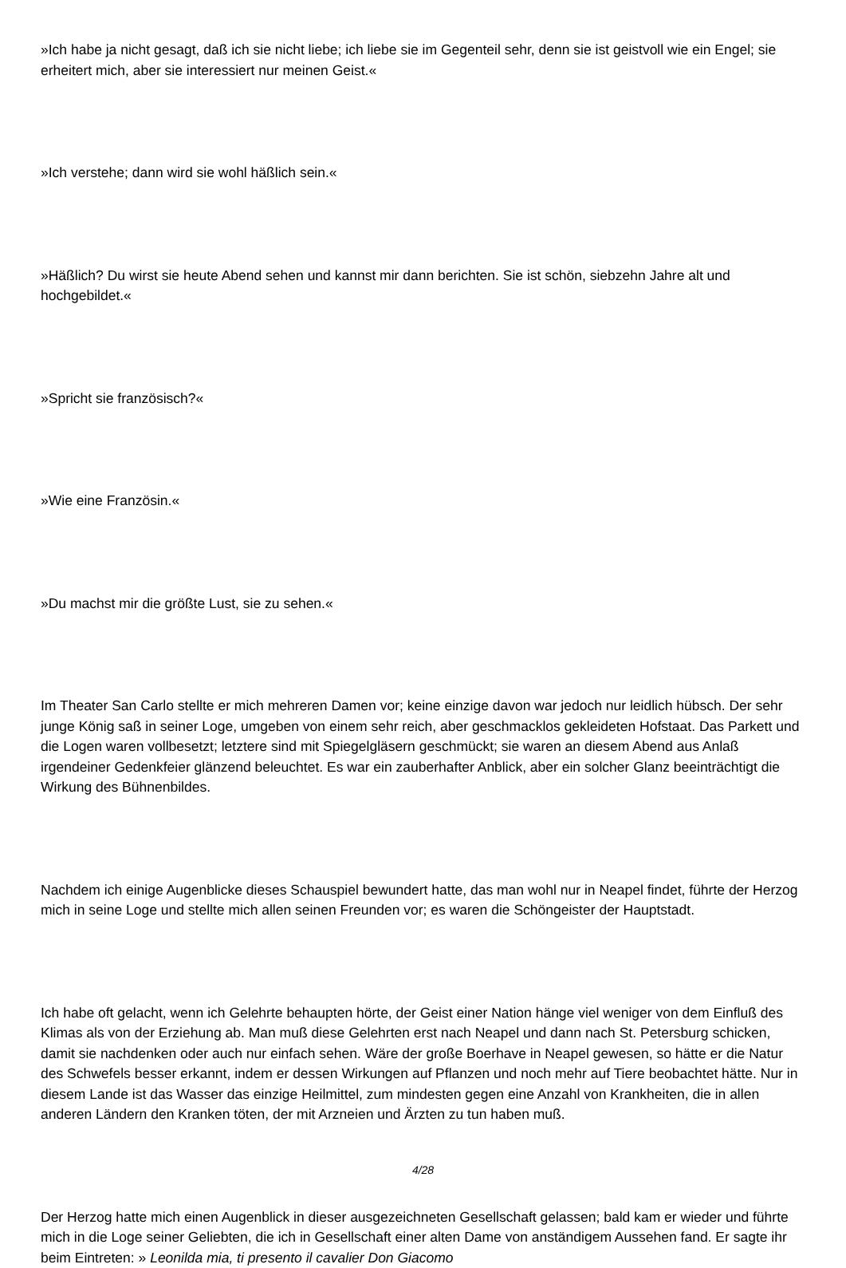»Ich habe ja nicht gesagt, daß ich sie nicht liebe; ich liebe sie im Gegenteil sehr, denn sie ist geistvoll wie ein Engel; sie erheitert mich, aber sie interessiert nur meinen Geist.«
»Ich verstehe; dann wird sie wohl häßlich sein.«
»Häßlich? Du wirst sie heute Abend sehen und kannst mir dann berichten. Sie ist schön, siebzehn Jahre alt und hochgebildet.«
»Spricht sie französisch?«
»Wie eine Französin.«
»Du machst mir die größte Lust, sie zu sehen.«
Im Theater San Carlo stellte er mich mehreren Damen vor; keine einzige davon war jedoch nur leidlich hübsch. Der sehr junge König saß in seiner Loge, umgeben von einem sehr reich, aber geschmacklos gekleideten Hofstaat. Das Parkett und die Logen waren vollbesetzt; letztere sind mit Spiegelgläsern geschmückt; sie waren an diesem Abend aus Anlaß irgendeiner Gedenkfeier glänzend beleuchtet. Es war ein zauberhafter Anblick, aber ein solcher Glanz beeinträchtigt die Wirkung des Bühnenbildes.
Nachdem ich einige Augenblicke dieses Schauspiel bewundert hatte, das man wohl nur in Neapel findet, führte der Herzog mich in seine Loge und stellte mich allen seinen Freunden vor; es waren die Schöngeister der Hauptstadt.
Ich habe oft gelacht, wenn ich Gelehrte behaupten hörte, der Geist einer Nation hänge viel weniger von dem Einfluß des Klimas als von der Erziehung ab. Man muß diese Gelehrten erst nach Neapel und dann nach St. Petersburg schicken, damit sie nachdenken oder auch nur einfach sehen. Wäre der große Boerhave in Neapel gewesen, so hätte er die Natur des Schwefels besser erkannt, indem er dessen Wirkungen auf Pflanzen und noch mehr auf Tiere beobachtet hätte. Nur in diesem Lande ist das Wasser das einzige Heilmittel, zum mindesten gegen eine Anzahl von Krankheiten, die in allen anderen Ländern den Kranken töten, der mit Arzneien und Ärzten zu tun haben muß.
Der Herzog hatte mich einen Augenblick in dieser ausgezeichneten Gesellschaft gelassen; bald kam er wieder und führte mich in die Loge seiner Geliebten, die ich in Gesellschaft einer alten Dame von anständigem Aussehen fand. Er sagte ihr beim Eintreten: » Leonilda mia, ti presento il cavalier Don Giacomo
4/28